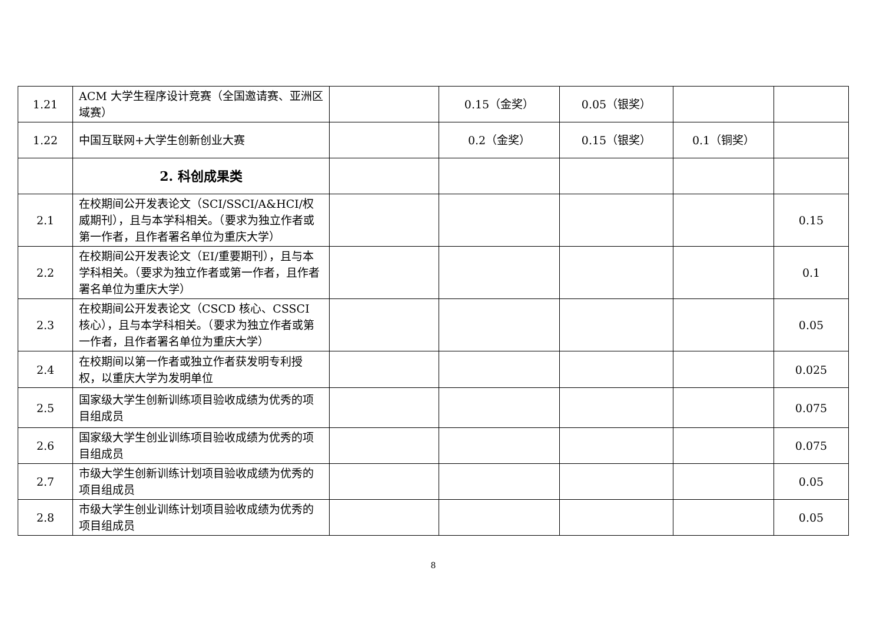| 1.21 | ACM 大学生程序设计竞赛（全国邀请赛、亚洲区域赛） | | 0.15（金奖） | 0.05（银奖） | | |
| 1.22 | 中国互联网+大学生创新创业大赛 | | 0.2（金奖） | 0.15（银奖） | 0.1（铜奖） | |
| | 2. 科创成果类 | | | | | |
| 2.1 | 在校期间公开发表论文（SCI/SSCI/A&HCI/权威期刊），且与本学科相关。（要求为独立作者或第一作者，且作者署名单位为重庆大学） | | | | | 0.15 |
| 2.2 | 在校期间公开发表论文（EI/重要期刊），且与本学科相关。（要求为独立作者或第一作者，且作者署名单位为重庆大学） | | | | | 0.1 |
| 2.3 | 在校期间公开发表论文（CSCD 核心、CSSCI 核心），且与本学科相关。（要求为独立作者或第一作者，且作者署名单位为重庆大学） | | | | | 0.05 |
| 2.4 | 在校期间以第一作者或独立作者获发明专利授权，以重庆大学为发明单位 | | | | | 0.025 |
| 2.5 | 国家级大学生创新训练项目验收成绩为优秀的项目组成员 | | | | | 0.075 |
| 2.6 | 国家级大学生创业训练项目验收成绩为优秀的项目组成员 | | | | | 0.075 |
| 2.7 | 市级大学生创新训练计划项目验收成绩为优秀的项目组成员 | | | | | 0.05 |
| 2.8 | 市级大学生创业训练计划项目验收成绩为优秀的项目组成员 | | | | | 0.05 |
8